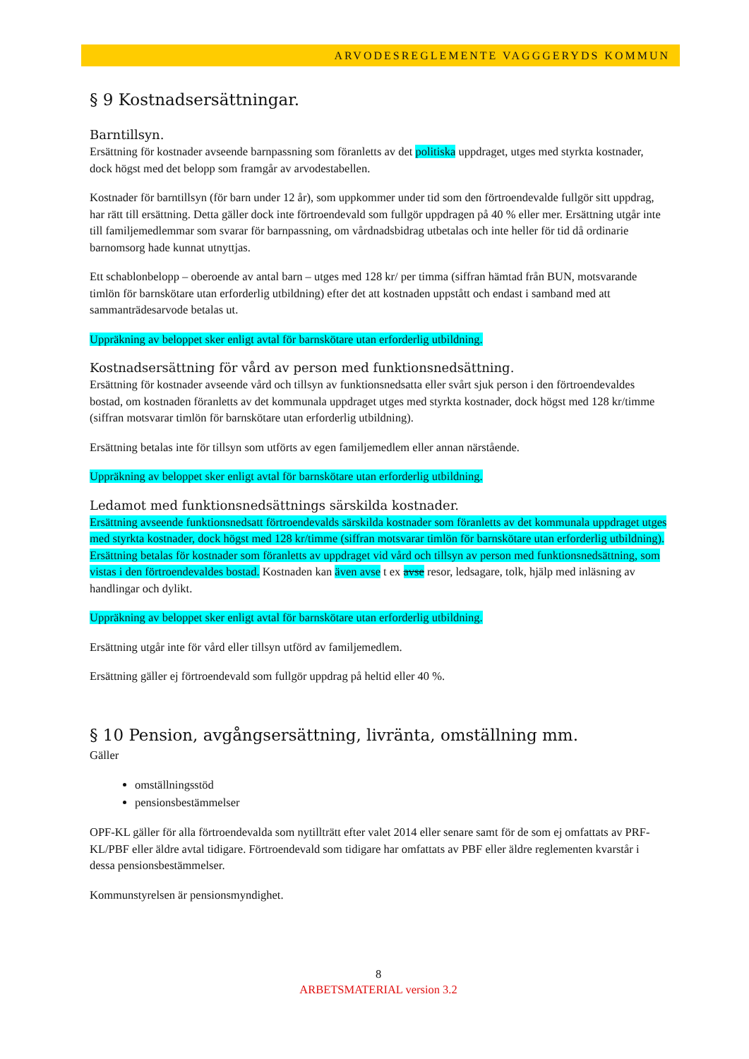ARVODESREGLEMENTE VAGGGERYDS KOMMUN
§ 9 Kostnadsersättningar.
Barntillsyn.
Ersättning för kostnader avseende barnpassning som föranletts av det politiska uppdraget, utges med styrkta kostnader, dock högst med det belopp som framgår av arvodestabellen.
Kostnader för barntillsyn (för barn under 12 år), som uppkommer under tid som den förtroendevalde fullgör sitt uppdrag, har rätt till ersättning. Detta gäller dock inte förtroendevald som fullgör uppdragen på 40 % eller mer. Ersättning utgår inte till familjemedlemmar som svarar för barnpassning, om vårdnadsbidrag utbetalas och inte heller för tid då ordinarie barnomsorg hade kunnat utnyttjas.
Ett schablonbelopp – oberoende av antal barn – utges med 128 kr/ per timma (siffran hämtad från BUN, motsvarande timlön för barnskötare utan erforderlig utbildning) efter det att kostnaden uppstått och endast i samband med att sammanträdesarvode betalas ut.
Uppräkning av beloppet sker enligt avtal för barnskötare utan erforderlig utbildning.
Kostnadsersättning för vård av person med funktionsnedsättning.
Ersättning för kostnader avseende vård och tillsyn av funktionsnedsatta eller svårt sjuk person i den förtroendevaldes bostad, om kostnaden föranletts av det kommunala uppdraget utges med styrkta kostnader, dock högst med 128 kr/timme (siffran motsvarar timlön för barnskötare utan erforderlig utbildning).
Ersättning betalas inte för tillsyn som utförts av egen familjemedlem eller annan närstående.
Uppräkning av beloppet sker enligt avtal för barnskötare utan erforderlig utbildning.
Ledamot med funktionsnedsättnings särskilda kostnader.
Ersättning avseende funktionsnedsatt förtroendevalds särskilda kostnader som föranletts av det kommunala uppdraget utges med styrkta kostnader, dock högst med 128 kr/timme (siffran motsvarar timlön för barnskötare utan erforderlig utbildning). Ersättning betalas för kostnader som föranletts av uppdraget vid vård och tillsyn av person med funktionsnedsättning, som vistas i den förtroendevaldes bostad. Kostnaden kan även avse t ex avse resor, ledsagare, tolk, hjälp med inläsning av handlingar och dylikt.
Uppräkning av beloppet sker enligt avtal för barnskötare utan erforderlig utbildning.
Ersättning utgår inte för vård eller tillsyn utförd av familjemedlem.
Ersättning gäller ej förtroendevald som fullgör uppdrag på heltid eller 40 %.
§ 10 Pension, avgångsersättning, livränta, omställning mm.
Gäller
omställningsstöd
pensionsbestämmelser
OPF-KL gäller för alla förtroendevalda som nytillträtt efter valet 2014 eller senare samt för de som ej omfattats av PRF-KL/PBF eller äldre avtal tidigare. Förtroendevald som tidigare har omfattats av PBF eller äldre reglementen kvarstår i dessa pensionsbestämmelser.
Kommunstyrelsen är pensionsmyndighet.
8
ARBETSMATERIAL version 3.2